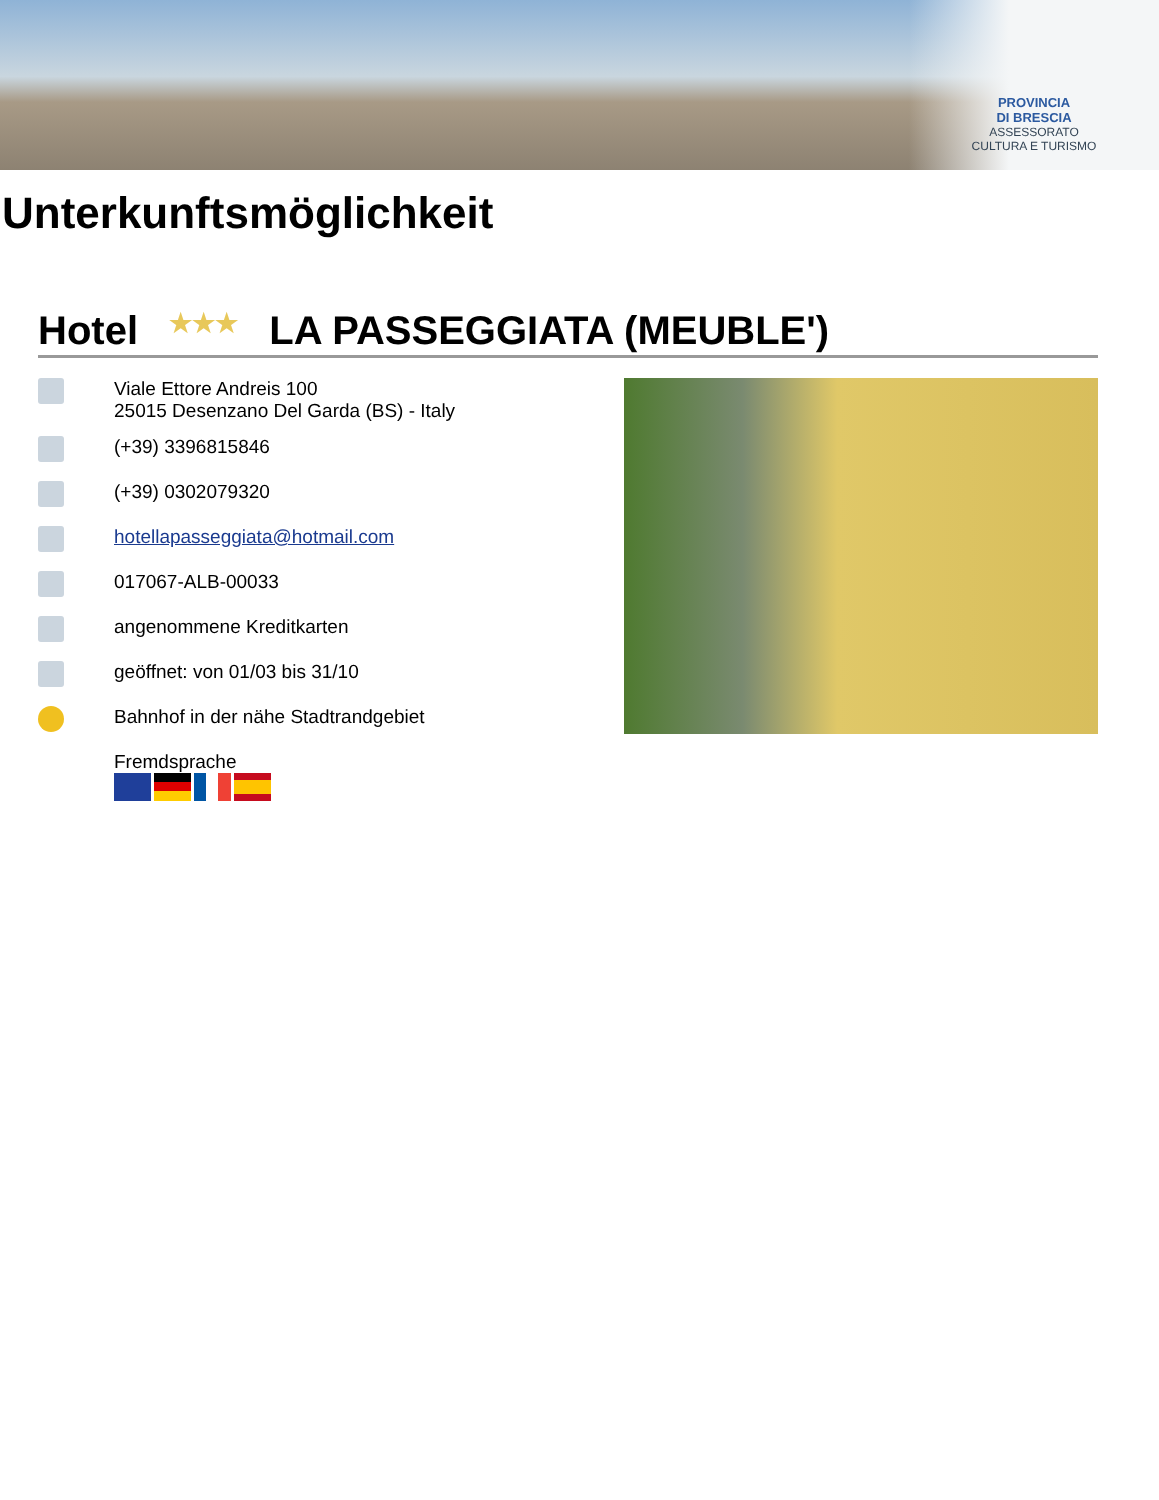PROVINCIA
DI BRESCIA
ASSESSORATO
CULTURA E TURISMO
Unterkunftsmöglichkeit
Hotel ★★★ LA PASSEGGIATA (MEUBLE')
Viale Ettore Andreis 100
25015 Desenzano Del Garda (BS) - Italy
(+39) 3396815846
(+39) 0302079320
hotellapasseggiata@hotmail.com
017067-ALB-00033
angenommene Kreditkarten
geöffnet: von 01/03 bis 31/10
Bahnhof in der nähe Stadtrandgebiet
Fremdsprache